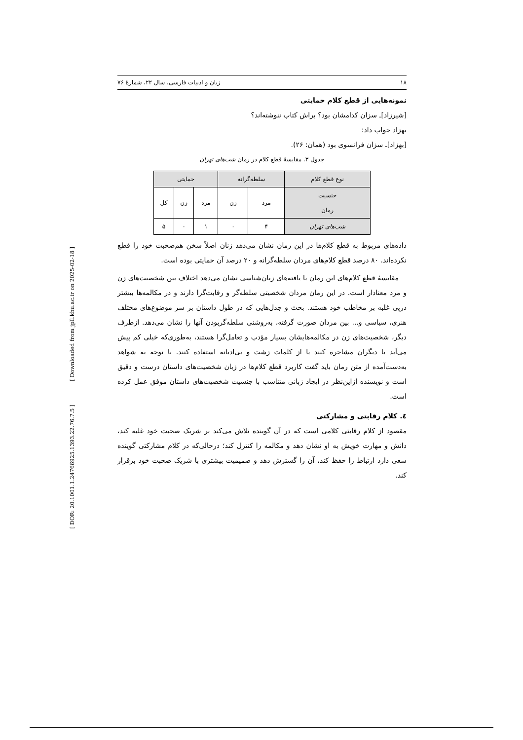[ Downloaded from jpll.khu.ac.ir on 2025-02-18 ]
[ DOR: 20.1001.1.24766925.1393.22.76.7.5 ]
۱۸ زبان و ادبیات فارسی، سال ۲۲، شمارهٔ ۷۶
نمونه‌هایی از قطع کلام حمایتی
[شیرزاد]ـ سزان کدامشان بود؟ براش کتاب ننوشته‌اند؟
بهزاد جواب داد:
[بهزاد]ـ سزان فرانسوی بود (همان: ۲۶).
جدول ۳. مقایسهٔ قطع کلام در رمان شب‌های تهران
| نوع قطع کلام | سلطه‌گرانه | | حمایتی | | |
| --- | --- | --- | --- | --- | --- |
| جنسیت رمان | مرد | زن | مرد | زن | کل |
| شب‌های تهران | ۴ | ۰ | ۱ | ۰ | ۵ |
داده‌های مربوط به قطع کلام‌ها در این رمان نشان می‌دهد زنان اصلاً سخن هم‌صحبت خود را قطع نکرده‌اند. ۸۰ درصد قطع کلام‌های مردان سلطه‌گرانه و ۲۰ درصد آن حمایتی بوده است.
مقایسهٔ قطع کلام‌های این رمان با یافته‌های زبان‌شناسی نشان می‌دهد اختلاف بین شخصیت‌های زن و مرد معنادار است. در این رمان مردان شخصیتی سلطه‌گر و رقابت‌گرا دارند و در مکالمه‌ها بیشتر درپی غلبه بر مخاطب خود هستند. بحث و جدل‌هایی که در طول داستان بر سر موضوع‌های مختلف هنری، سیاسی و... بین مردان صورت گرفته، به‌روشنی سلطه‌گربودن آنها را نشان می‌دهد. ازطرف دیگر، شخصیت‌های زن در مکالمه‌هایشان بسیار مؤدب و تعامل‌گرا هستند، به‌طوری‌که خیلی کم پیش می‌آید با دیگران مشاجره کنند یا از کلمات زشت و بی‌ادبانه استفاده کنند. با توجه به شواهد به‌دست‌آمده از متن رمان باید گفت کاربرد قطع کلام‌ها در زبان شخصیت‌های داستان درست و دقیق است و نویسنده ازاین‌نظر در ایجاد زبانی متناسب با جنسیت شخصیت‌های داستان موفق عمل کرده است.
٤. کلام رقابتی و مشارکتی
مقصود از کلام رقابتی کلامی است که در آن گوینده تلاش می‌کند بر شریک صحبت خود غلبه کند، دانش و مهارت خویش به او نشان دهد و مکالمه را کنترل کند؛ درحالی‌که در کلام مشارکتی گوینده سعی دارد ارتباط را حفظ کند، آن را گسترش دهد و صمیمیت بیشتری با شریک صحبت خود برقرار کند.